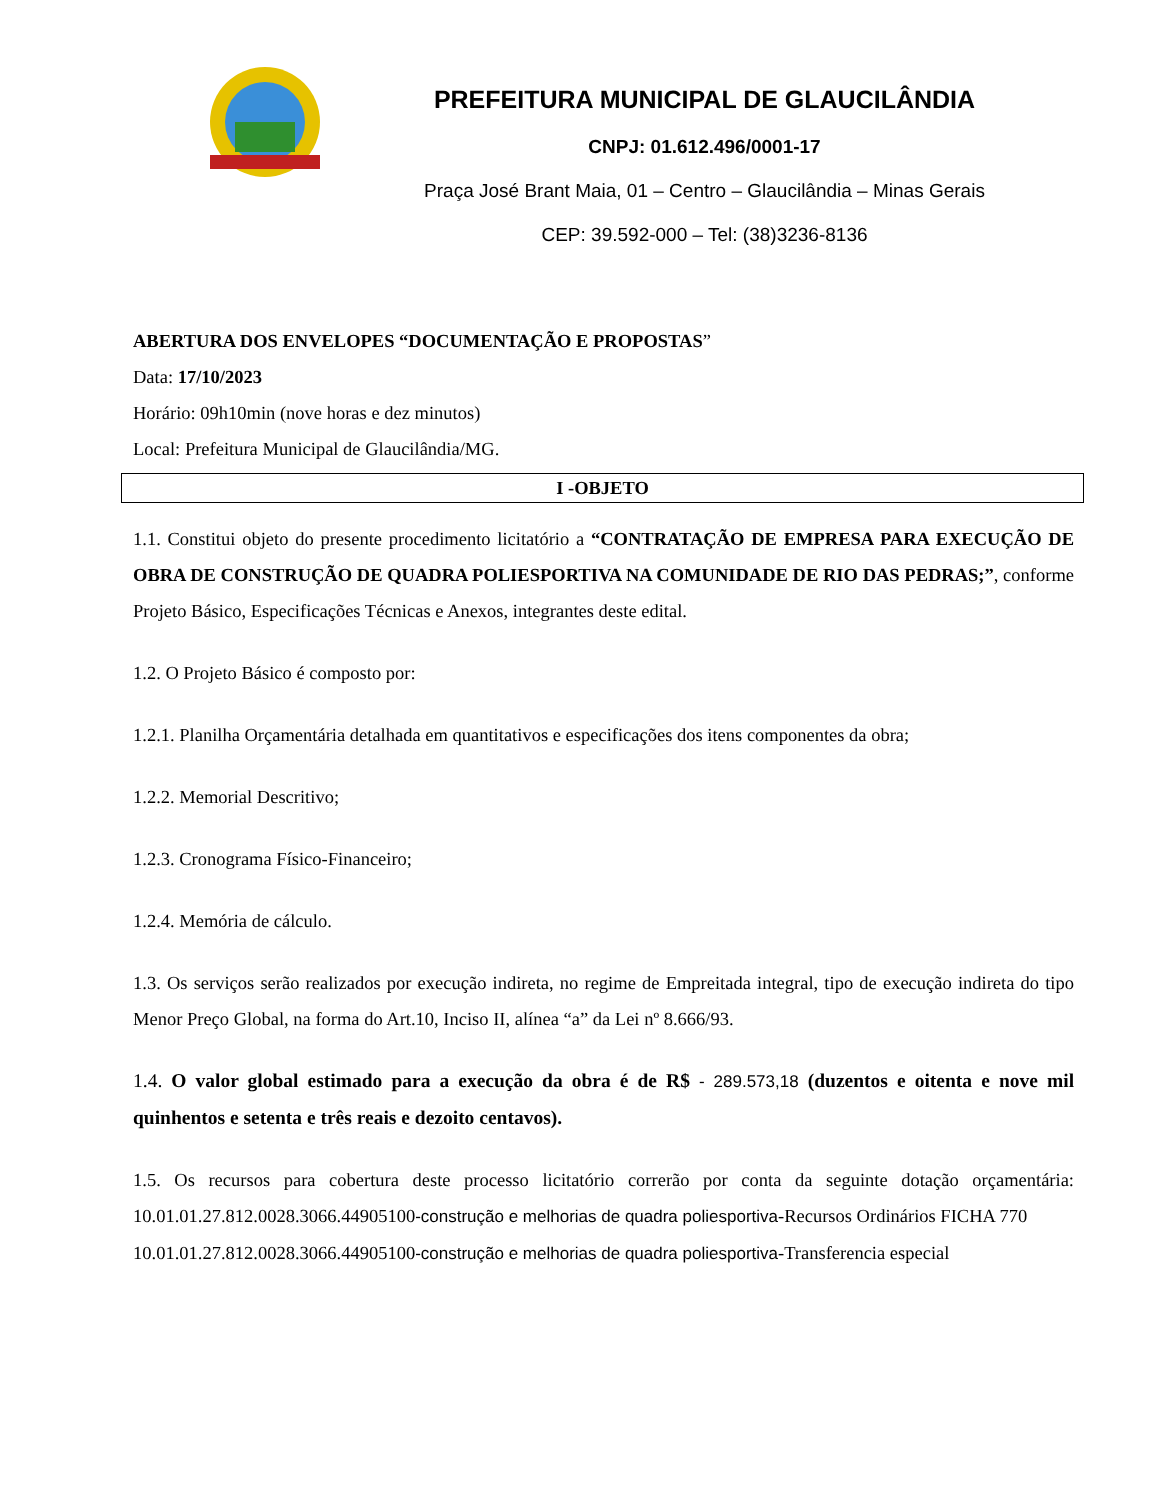PREFEITURA MUNICIPAL DE GLAUCILÂNDIA
CNPJ: 01.612.496/0001-17
Praça José Brant Maia, 01 – Centro – Glaucilândia – Minas Gerais
CEP: 39.592-000 – Tel: (38)3236-8136
ABERTURA DOS ENVELOPES “DOCUMENTAÇÃO E PROPOSTAS”
Data: 17/10/2023
Horário: 09h10min (nove horas e dez minutos)
Local: Prefeitura Municipal de Glaucilândia/MG.
I -OBJETO
1.1. Constitui objeto do presente procedimento licitatório a “CONTRATAÇÃO DE EMPRESA PARA EXECUÇÃO DE OBRA DE CONSTRUÇÃO DE QUADRA POLIESPORTIVA NA COMUNIDADE DE RIO DAS PEDRAS;”, conforme Projeto Básico, Especificações Técnicas e Anexos, integrantes deste edital.
1.2. O Projeto Básico é composto por:
1.2.1. Planilha Orçamentária detalhada em quantitativos e especificações dos itens componentes da obra;
1.2.2. Memorial Descritivo;
1.2.3. Cronograma Físico-Financeiro;
1.2.4. Memória de cálculo.
1.3. Os serviços serão realizados por execução indireta, no regime de Empreitada integral, tipo de execução indireta do tipo Menor Preço Global, na forma do Art.10, Inciso II, alínea “a” da Lei nº 8.666/93.
1.4. O valor global estimado para a execução da obra é de R$ - 289.573,18 (duzentos e oitenta e nove mil quinhentos e setenta e três reais e dezoito centavos).
1.5. Os recursos para cobertura deste processo licitatório correrão por conta da seguinte dotação orçamentária: 10.01.01.27.812.0028.3066.44905100-construção e melhorias de quadra poliesportiva-Recursos Ordinários FICHA 770
10.01.01.27.812.0028.3066.44905100-construção e melhorias de quadra poliesportiva-Transferencia especial